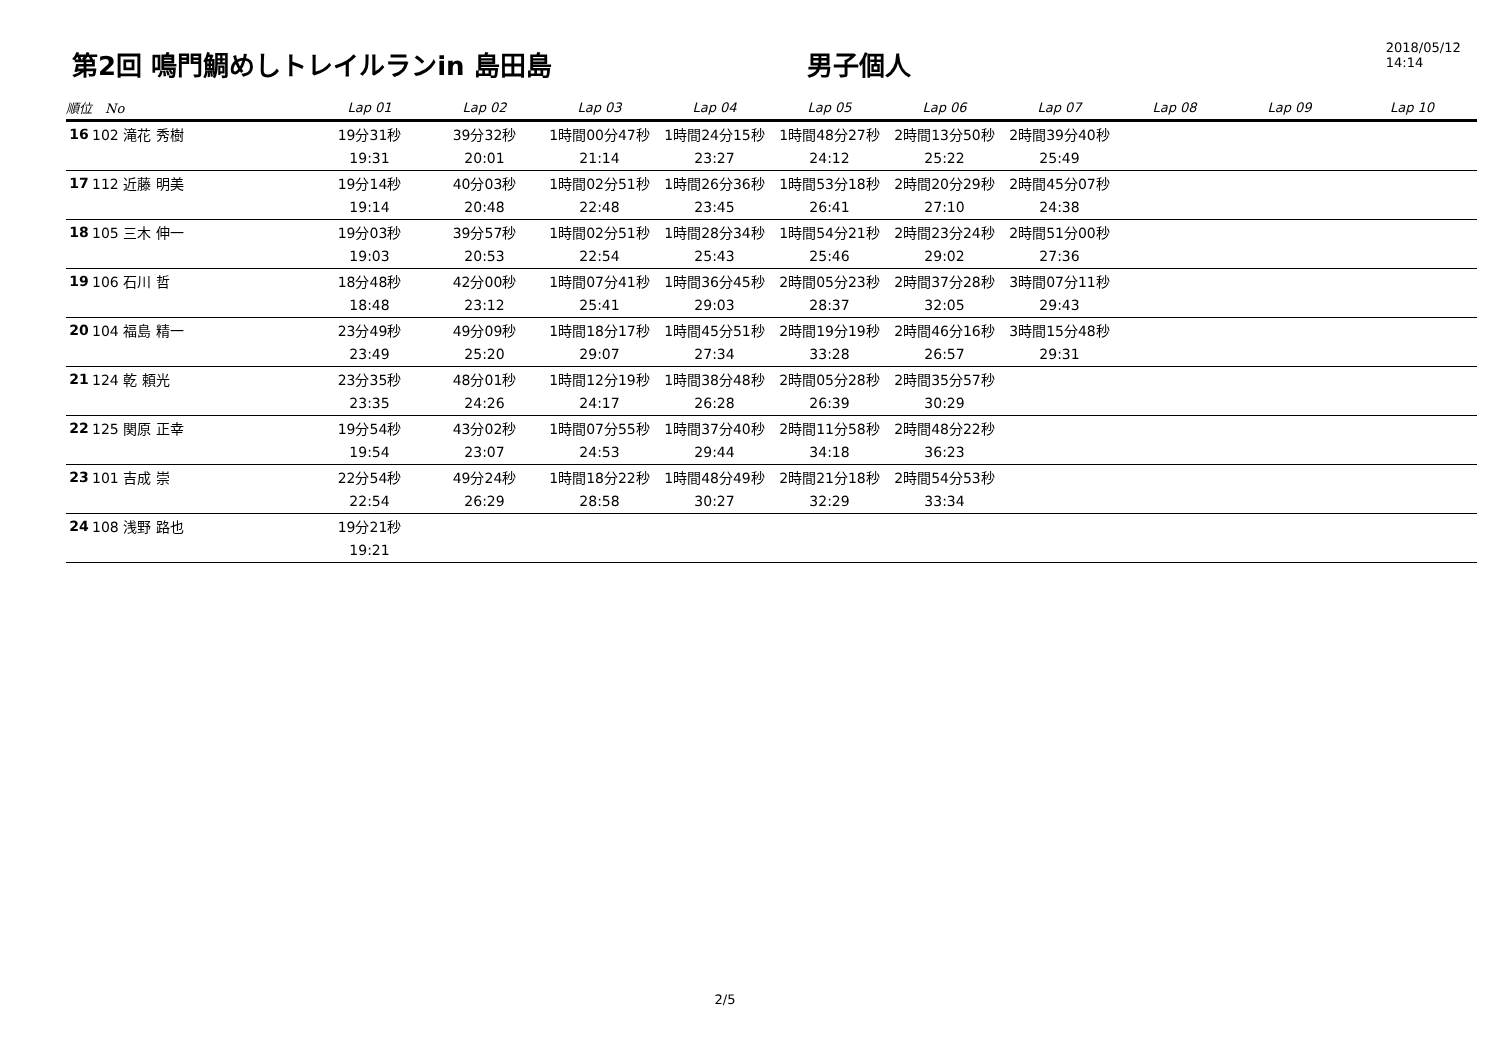第2回 鳴門鯛めしトレイルランin 島田島
男子個人
2018/05/12 14:14
| 順位 No | | Lap 01 | Lap 02 | Lap 03 | Lap 04 | Lap 05 | Lap 06 | Lap 07 | Lap 08 | Lap 09 | Lap 10 |
| --- | --- | --- | --- | --- | --- | --- | --- | --- | --- | --- | --- |
| 16 | 102 滝花 秀樹 | 19分31秒 | 39分32秒 | 1時間00分47秒 | 1時間24分15秒 | 1時間48分27秒 | 2時間13分50秒 | 2時間39分40秒 | | | |
| | | 19:31 | 20:01 | 21:14 | 23:27 | 24:12 | 25:22 | 25:49 | | | |
| 17 | 112 近藤 明美 | 19分14秒 | 40分03秒 | 1時間02分51秒 | 1時間26分36秒 | 1時間53分18秒 | 2時間20分29秒 | 2時間45分07秒 | | | |
| | | 19:14 | 20:48 | 22:48 | 23:45 | 26:41 | 27:10 | 24:38 | | | |
| 18 | 105 三木 伸一 | 19分03秒 | 39分57秒 | 1時間02分51秒 | 1時間28分34秒 | 1時間54分21秒 | 2時間23分24秒 | 2時間51分00秒 | | | |
| | | 19:03 | 20:53 | 22:54 | 25:43 | 25:46 | 29:02 | 27:36 | | | |
| 19 | 106 石川 哲 | 18分48秒 | 42分00秒 | 1時間07分41秒 | 1時間36分45秒 | 2時間05分23秒 | 2時間37分28秒 | 3時間07分11秒 | | | |
| | | 18:48 | 23:12 | 25:41 | 29:03 | 28:37 | 32:05 | 29:43 | | | |
| 20 | 104 福島 精一 | 23分49秒 | 49分09秒 | 1時間18分17秒 | 1時間45分51秒 | 2時間19分19秒 | 2時間46分16秒 | 3時間15分48秒 | | | |
| | | 23:49 | 25:20 | 29:07 | 27:34 | 33:28 | 26:57 | 29:31 | | | |
| 21 | 124 乾 頼光 | 23分35秒 | 48分01秒 | 1時間12分19秒 | 1時間38分48秒 | 2時間05分28秒 | 2時間35分57秒 | | | | |
| | | 23:35 | 24:26 | 24:17 | 26:28 | 26:39 | 30:29 | | | | |
| 22 | 125 関原 正幸 | 19分54秒 | 43分02秒 | 1時間07分55秒 | 1時間37分40秒 | 2時間11分58秒 | 2時間48分22秒 | | | | |
| | | 19:54 | 23:07 | 24:53 | 29:44 | 34:18 | 36:23 | | | | |
| 23 | 101 吉成 崇 | 22分54秒 | 49分24秒 | 1時間18分22秒 | 1時間48分49秒 | 2時間21分18秒 | 2時間54分53秒 | | | | |
| | | 22:54 | 26:29 | 28:58 | 30:27 | 32:29 | 33:34 | | | | |
| 24 | 108 浅野 路也 | 19分21秒 | | | | | | | | | |
| | | 19:21 | | | | | | | | | |
2/5